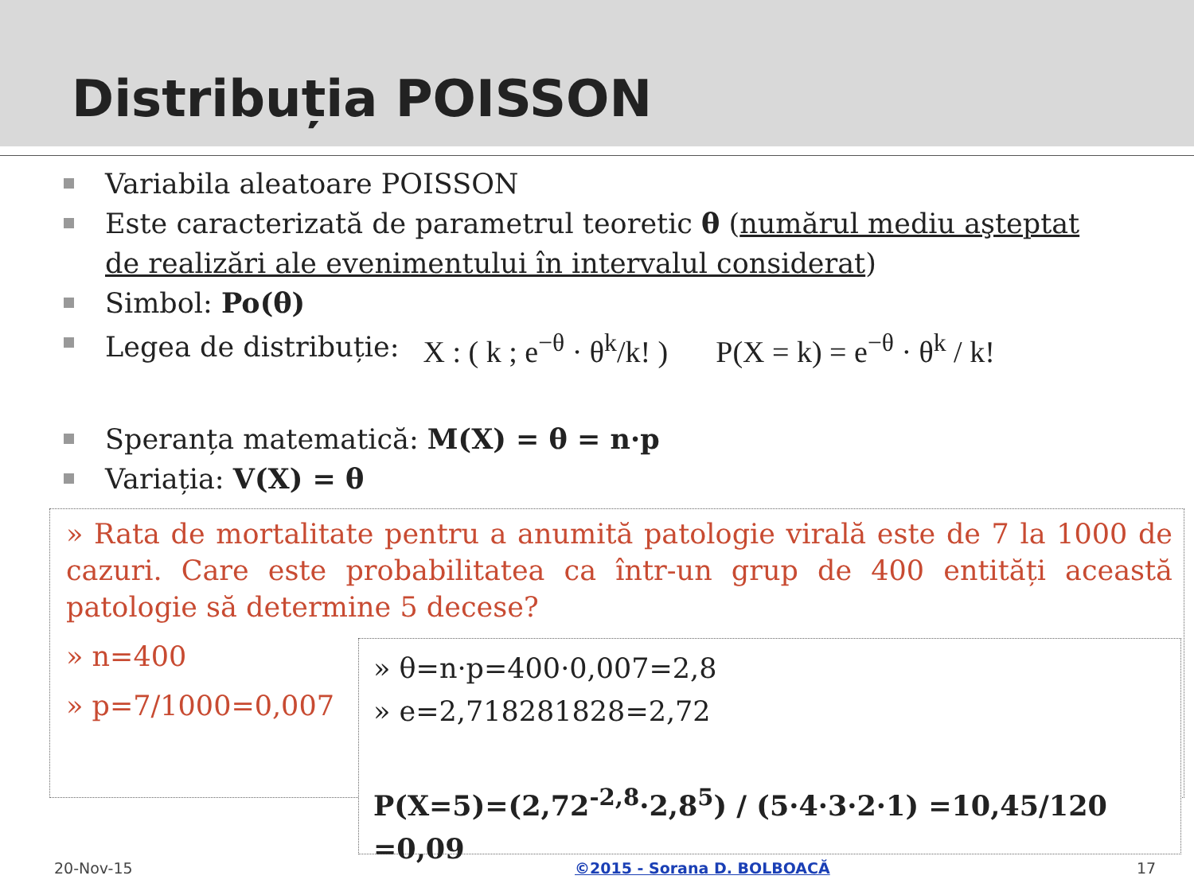Distribuția POISSON
Variabila aleatoare POISSON
Este caracterizată de parametrul teoretic θ (numărul mediu aşteptat de realizări ale evenimentului în intervalul considerat)
Simbol: Po(θ)
Legea de distribuție:
X : ( k ; e<sup>−θ</sup> · θ<sup>k</sup>/k! ) P(X = k) = e<sup>−θ</sup> · θ<sup>k</sup> / k!
Speranța matematică: M(X) = θ = n·p
Variația: V(X) = θ
» Rata de mortalitate pentru a anumită patologie virală este de 7 la 1000 de cazuri. Care este probabilitatea ca într-un grup de 400 entități această patologie să determine 5 decese?
» n=400
» p=7/1000=0,007
» θ=n·p=400·0,007=2,8
» e=2,718281828=2,72
P(X=5)=(2,72<sup>-2,8</sup>·2,8<sup>5</sup>) / (5·4·3·2·1) =10,45/120 =0,09
20-Nov-15 ©2015 - Sorana D. BOLBOACĂ 17